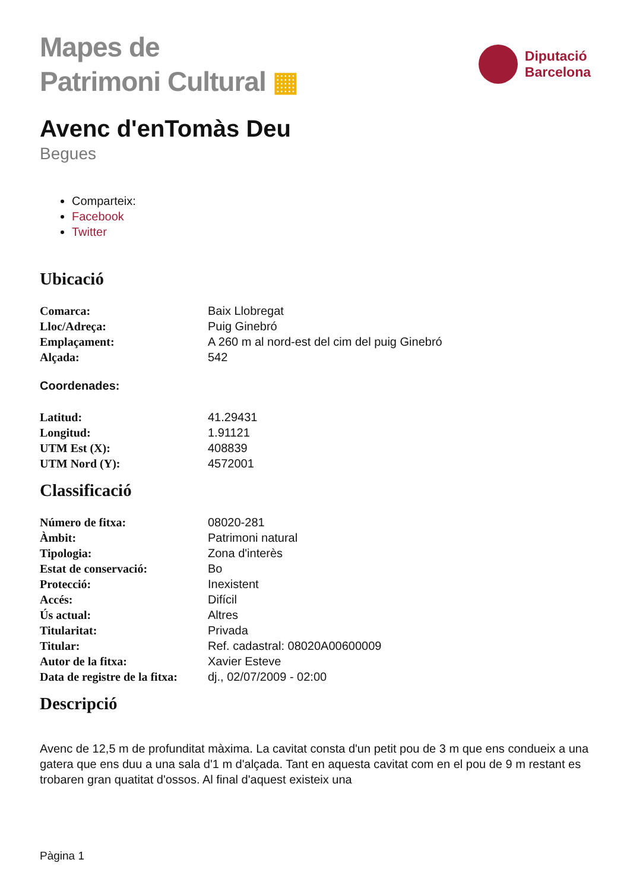Mapes de
Patrimoni Cultural ▦
Diputació
Barcelona
Avenc d'enTomàs Deu
Begues
Comparteix:
Facebook
Twitter
Ubicació
| Comarca: | Baix Llobregat |
| Lloc/Adreça: | Puig Ginebró |
| Emplaçament: | A 260 m al nord-est del cim del puig Ginebró |
| Alçada: | 542 |
Coordenades:
| Latitud: | 41.29431 |
| Longitud: | 1.91121 |
| UTM Est (X): | 408839 |
| UTM Nord (Y): | 4572001 |
Classificació
| Número de fitxa: | 08020-281 |
| Àmbit: | Patrimoni natural |
| Tipologia: | Zona d'interès |
| Estat de conservació: | Bo |
| Protecció: | Inexistent |
| Accés: | Difícil |
| Ús actual: | Altres |
| Titularitat: | Privada |
| Titular: | Ref. cadastral: 08020A00600009 |
| Autor de la fitxa: | Xavier Esteve |
| Data de registre de la fitxa: | dj., 02/07/2009 - 02:00 |
Descripció
Avenc de 12,5 m de profunditat màxima. La cavitat consta d'un petit pou de 3 m que ens condueix a una gatera que ens duu a una sala d'1 m d'alçada. Tant en aquesta cavitat com en el pou de 9 m restant es trobaren gran quatitat d'ossos. Al final d'aquest existeix una
Pàgina 1